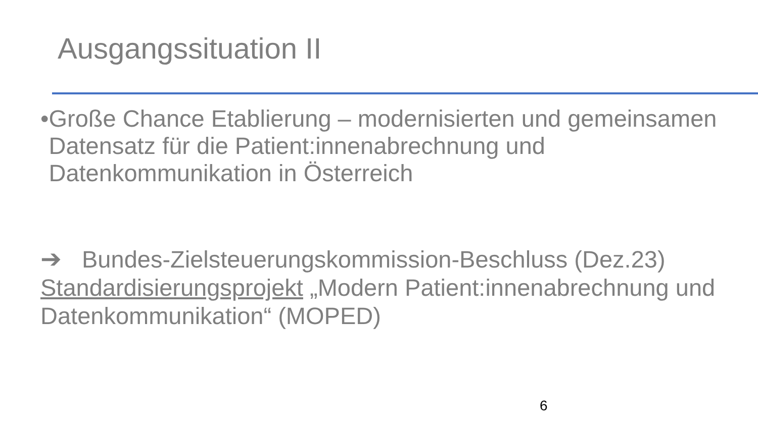Ausgangssituation II
• Große Chance Etablierung – modernisierten und gemeinsamen Datensatz für die Patient:innenabrechnung und Datenkommunikation in Österreich
➔ Bundes-Zielsteuerungskommission-Beschluss (Dez.23) Standardisierungsprojekt „Modern Patient:innenabrechnung und Datenkommunikation“ (MOPED)
6